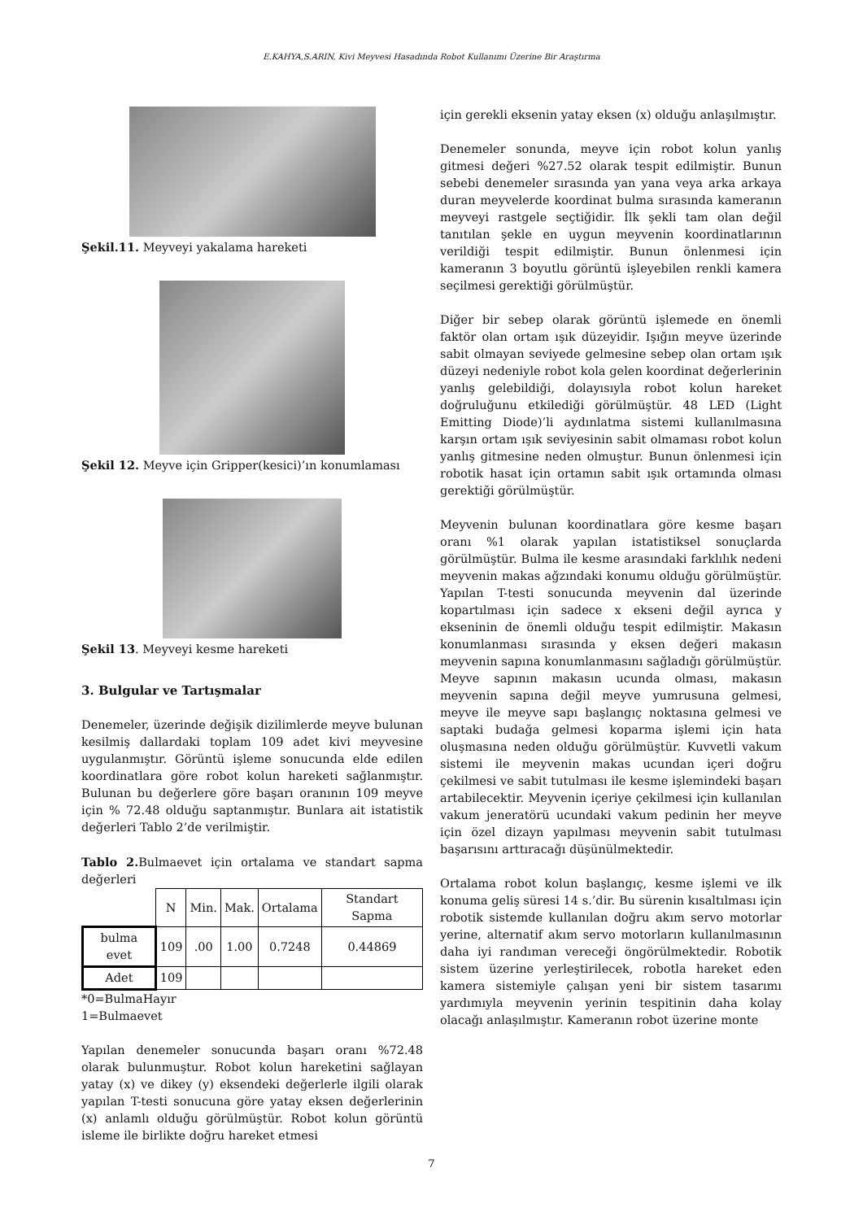E.KAHYA,S.ARIN, Kivi Meyvesi Hasadında Robot Kullanımı Üzerine Bir Araştırma
Şekil.11. Meyveyi yakalama hareketi
Şekil 12. Meyve için Gripper(kesici)’ın konumlaması
Şekil 13. Meyveyi kesme hareketi
3. Bulgular ve Tartışmalar
Denemeler, üzerinde değişik dizilimlerde meyve bulunan kesilmiş dallardaki toplam 109 adet kivi meyvesine uygulanmıştır. Görüntü işleme sonucunda elde edilen koordinatlara göre robot kolun hareketi sağlanmıştır. Bulunan bu değerlere göre başarı oranının 109 meyve için % 72.48 olduğu saptanmıştır. Bunlara ait istatistik değerleri Tablo 2’de verilmiştir.
Tablo 2. Bulmaevet için ortalama ve standart sapma değerleri
| | N | Min. | Mak. | Ortalama | Standart Sapma |
| bulma evet | 109 | .00 | 1.00 | 0.7248 | 0.44869 |
| Adet | 109 | | | | |
*0=BulmaHayır
1=Bulmaevet
Yapılan denemeler sonucunda başarı oranı %72.48 olarak bulunmuştur. Robot kolun hareketini sağlayan yatay (x) ve dikey (y) eksendeki değerlerle ilgili olarak yapılan T-testi sonucuna göre yatay eksen değerlerinin (x) anlamlı olduğu görülmüştür. Robot kolun görüntü isleme ile birlikte doğru hareket etmesi
için gerekli eksenin yatay eksen (x) olduğu anlaşılmıştır.
Denemeler sonunda, meyve için robot kolun yanlış gitmesi değeri %27.52 olarak tespit edilmiştir. Bunun sebebi denemeler sırasında yan yana veya arka arkaya duran meyvelerde koordinat bulma sırasında kameranın meyveyi rastgele seçtiğidir. İlk şekli tam olan değil tanıtılan şekle en uygun meyvenin koordinatlarının verildiği tespit edilmiştir. Bunun önlenmesi için kameranın 3 boyutlu görüntü işleyebilen renkli kamera seçilmesi gerektiği görülmüştür.
Diğer bir sebep olarak görüntü işlemede en önemli faktör olan ortam ışık düzeyidir. Işığın meyve üzerinde sabit olmayan seviyede gelmesine sebep olan ortam ışık düzeyi nedeniyle robot kola gelen koordinat değerlerinin yanlış gelebildiği, dolayısıyla robot kolun hareket doğruluğunu etkilediği görülmüştür. 48 LED (Light Emitting Diode)’li aydınlatma sistemi kullanılmasına karşın ortam ışık seviyesinin sabit olmaması robot kolun yanlış gitmesine neden olmuştur. Bunun önlenmesi için robotik hasat için ortamın sabit ışık ortamında olması gerektiği görülmüştür.
Meyvenin bulunan koordinatlara göre kesme başarı oranı %1 olarak yapılan istatistiksel sonuçlarda görülmüştür. Bulma ile kesme arasındaki farklılık nedeni meyvenin makas ağzındaki konumu olduğu görülmüştür. Yapılan T-testi sonucunda meyvenin dal üzerinde kopartılması için sadece x ekseni değil ayrıca y ekseninin de önemli olduğu tespit edilmiştir. Makasın konumlanması sırasında y eksen değeri makasın meyvenin sapına konumlanmasını sağladığı görülmüştür. Meyve sapının makasın ucunda olması, makasın meyvenin sapına değil meyve yumrusuna gelmesi, meyve ile meyve sapı başlangıç noktasına gelmesi ve saptaki budağa gelmesi koparma işlemi için hata oluşmasına neden olduğu görülmüştür. Kuvvetli vakum sistemi ile meyvenin makas ucundan içeri doğru çekilmesi ve sabit tutulması ile kesme işlemindeki başarı artabilecektir. Meyvenin içeriye çekilmesi için kullanılan vakum jeneratörü ucundaki vakum pedinin her meyve için özel dizayn yapılması meyvenin sabit tutulması başarısını arttıracağı düşünülmektedir.
Ortalama robot kolun başlangıç, kesme işlemi ve ilk konuma geliş süresi 14 s.’dir. Bu sürenin kısaltılması için robotik sistemde kullanılan doğru akım servo motorlar yerine, alternatif akım servo motorların kullanılmasının daha iyi randıman vereceği öngörülmektedir. Robotik sistem üzerine yerleştirilecek, robotla hareket eden kamera sistemiyle çalışan yeni bir sistem tasarımı yardımıyla meyvenin yerinin tespitinin daha kolay olacağı anlaşılmıştır. Kameranın robot üzerine monte
7